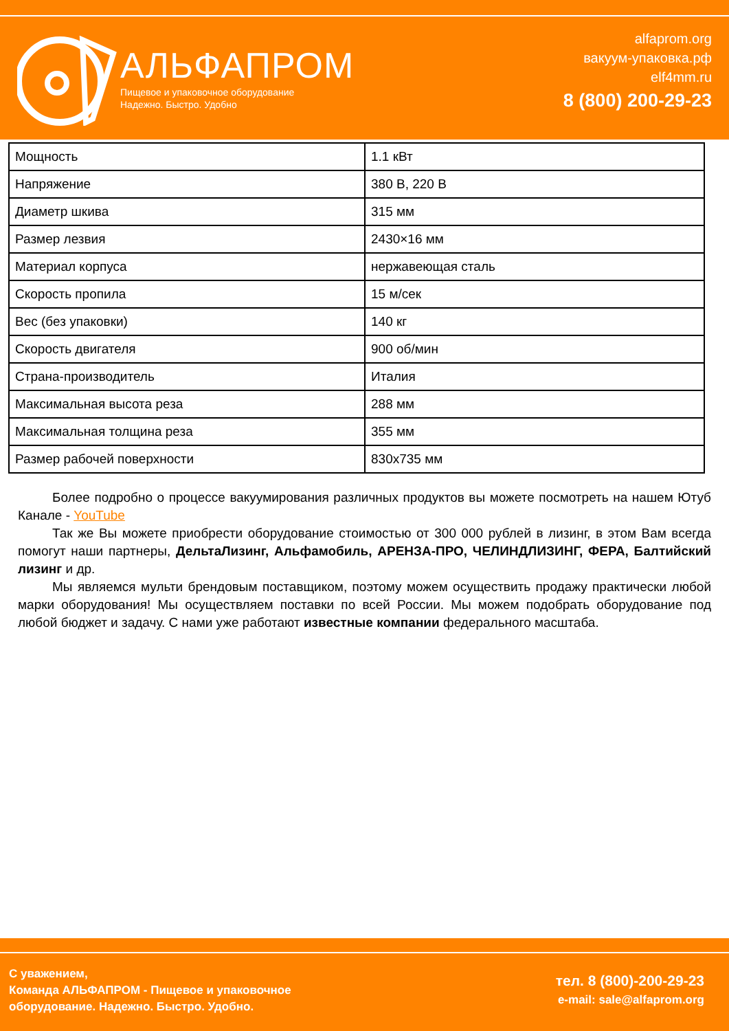АЛЬФАПРОМ
Пищевое и упаковочное оборудование
Надежно. Быстро. Удобно
alfaprom.org
вакуум-упаковка.рф
elf4mm.ru
8 (800) 200-29-23
| Мощность | 1.1 кВт |
| Напряжение | 380 В, 220 В |
| Диаметр шкива | 315 мм |
| Размер лезвия | 2430×16 мм |
| Материал корпуса | нержавеющая сталь |
| Скорость пропила | 15 м/сек |
| Вес (без упаковки) | 140 кг |
| Скорость двигателя | 900 об/мин |
| Страна-производитель | Италия |
| Максимальная высота реза | 288 мм |
| Максимальная толщина реза | 355 мм |
| Размер рабочей поверхности | 830x735 мм |
Более подробно о процессе вакуумирования различных продуктов вы можете посмотреть на нашем Ютуб Канале - YouTube
Так же Вы можете приобрести оборудование стоимостью от 300 000 рублей в лизинг, в этом Вам всегда помогут наши партнеры, ДельтаЛизинг, Альфамобиль, АРЕНЗА-ПРО, ЧЕЛИНДЛИЗИНГ, ФЕРА, Балтийский лизинг и др.
Мы являемся мульти брендовым поставщиком, поэтому можем осуществить продажу практически любой марки оборудования! Мы осуществляем поставки по всей России. Мы можем подобрать оборудование под любой бюджет и задачу. С нами уже работают известные компании федерального масштаба.
С уважением,
Команда АЛЬФАПРОМ - Пищевое и упаковочное
оборудование. Надежно. Быстро. Удобно.
тел. 8 (800)-200-29-23
e-mail: sale@alfaprom.org